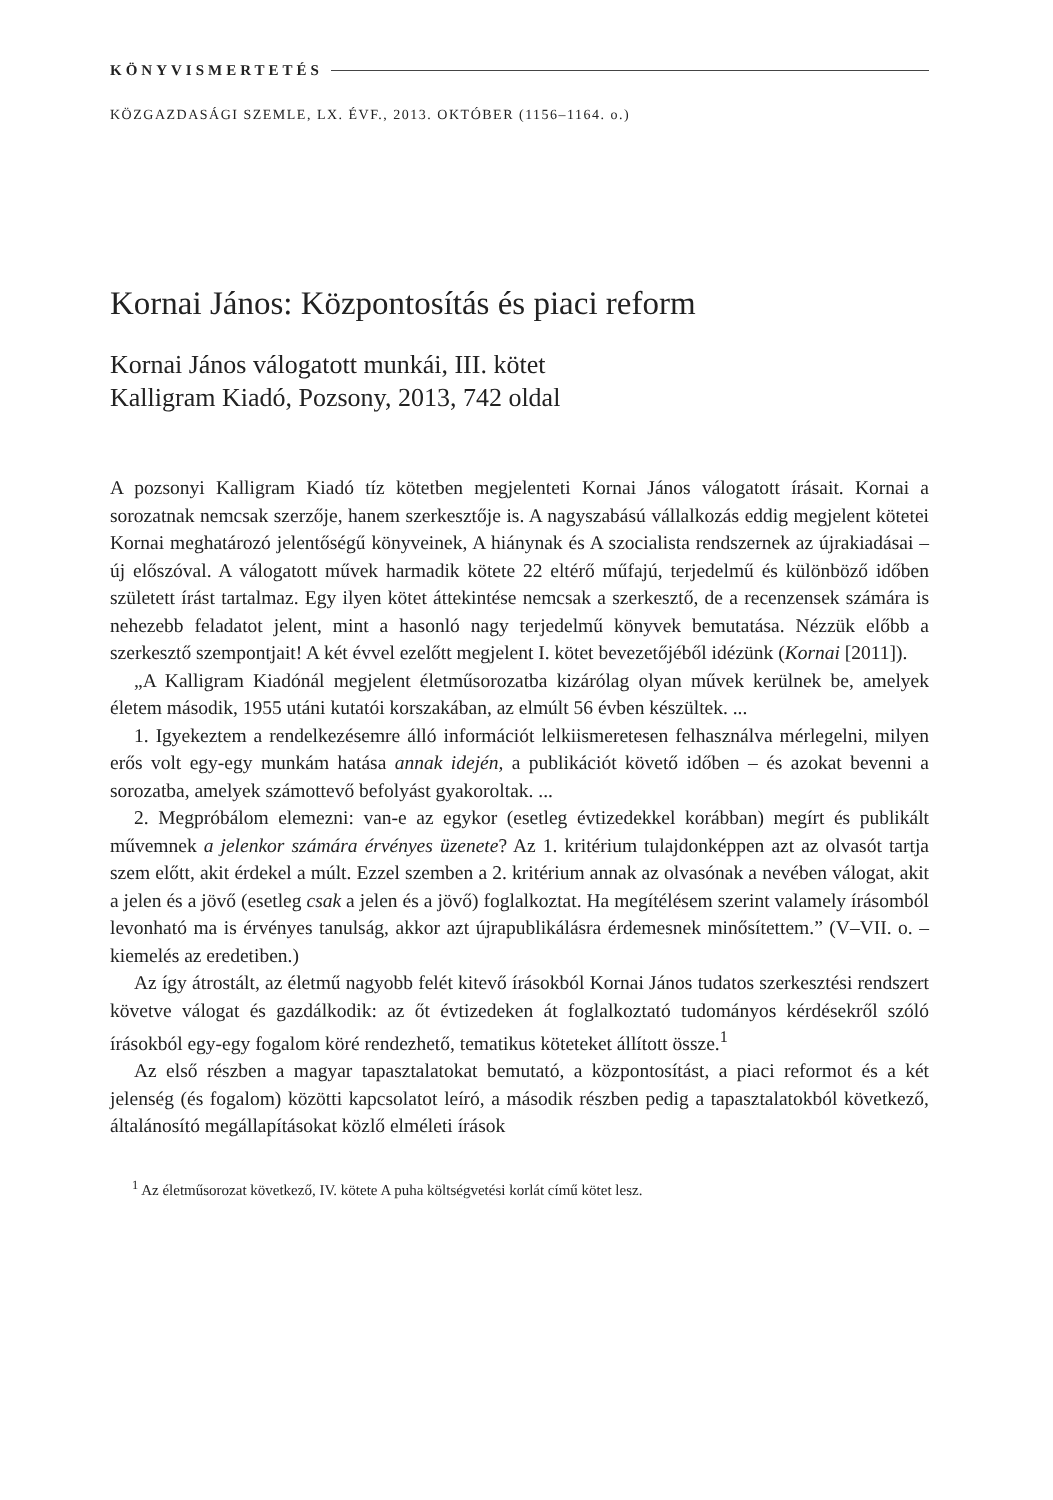KÖNYVISMERTETÉS
KÖZGAZDASÁGI SZEMLE, LX. ÉVF., 2013. OKTÓBER (1156–1164. o.)
Kornai János: Központosítás és piaci reform
Kornai János válogatott munkái, III. kötet
Kalligram Kiadó, Pozsony, 2013, 742 oldal
A pozsonyi Kalligram Kiadó tíz kötetben megjelenteti Kornai János válogatott írásait. Kornai a sorozatnak nemcsak szerzője, hanem szerkesztője is. A nagyszabású vállalkozás eddig megjelent kötetei Kornai meghatározó jelentőségű könyveinek, A hiánynak és A szocialista rendszernek az újrakiadásai – új előszóval. A válogatott művek harmadik kötete 22 eltérő műfajú, terjedelmű és különböző időben született írást tartalmaz. Egy ilyen kötet áttekintése nemcsak a szerkesztő, de a recenzensek számára is nehezebb feladatot jelent, mint a hasonló nagy terjedelmű könyvek bemutatása. Nézzük előbb a szerkesztő szempontjait! A két évvel ezelőtt megjelent I. kötet bevezetőjéből idézünk (Kornai [2011]).
„A Kalligram Kiadónál megjelent életműsorozatba kizárólag olyan művek kerülnek be, amelyek életem második, 1955 utáni kutatói korszakában, az elmúlt 56 évben készültek. ...
1. Igyekeztem a rendelkezésemre álló információt lelkiismeretesen felhasználva mérlegelni, milyen erős volt egy-egy munkám hatása annak idején, a publikációt követő időben – és azokat bevenni a sorozatba, amelyek számottevő befolyást gyakoroltak. ...
2. Megpróbálom elemezni: van-e az egykor (esetleg évtizedekkel korábban) megírt és publikált művemnek a jelenkor számára érvényes üzenete? Az 1. kritérium tulajdonképpen azt az olvasót tartja szem előtt, akit érdekel a múlt. Ezzel szemben a 2. kritérium annak az olvasónak a nevében válogat, akit a jelen és a jövő (esetleg csak a jelen és a jövő) foglalkoztat. Ha megítélésem szerint valamely írásomból levonható ma is érvényes tanulság, akkor azt újrapublikálásra érdemesnek minősítettem.” (V–VII. o. – kiemelés az eredetiben.)
Az így átrostált, az életmű nagyobb felét kitevő írásokból Kornai János tudatos szerkesztési rendszert követve válogat és gazdálkodik: az őt évtizedeken át foglalkoztató tudományos kérdésekről szóló írásokból egy-egy fogalom köré rendezhető, tematikus köteteket állított össze.<sup>1</sup>
Az első részben a magyar tapasztalatokat bemutató, a központosítást, a piaci reformot és a két jelenség (és fogalom) közötti kapcsolatot leíró, a második részben pedig a tapasztalatokból következő, általánosító megállapításokat közlő elméleti írások
<sup>1</sup> Az életműsorozat következő, IV. kötete A puha költségvetési korlát című kötet lesz.